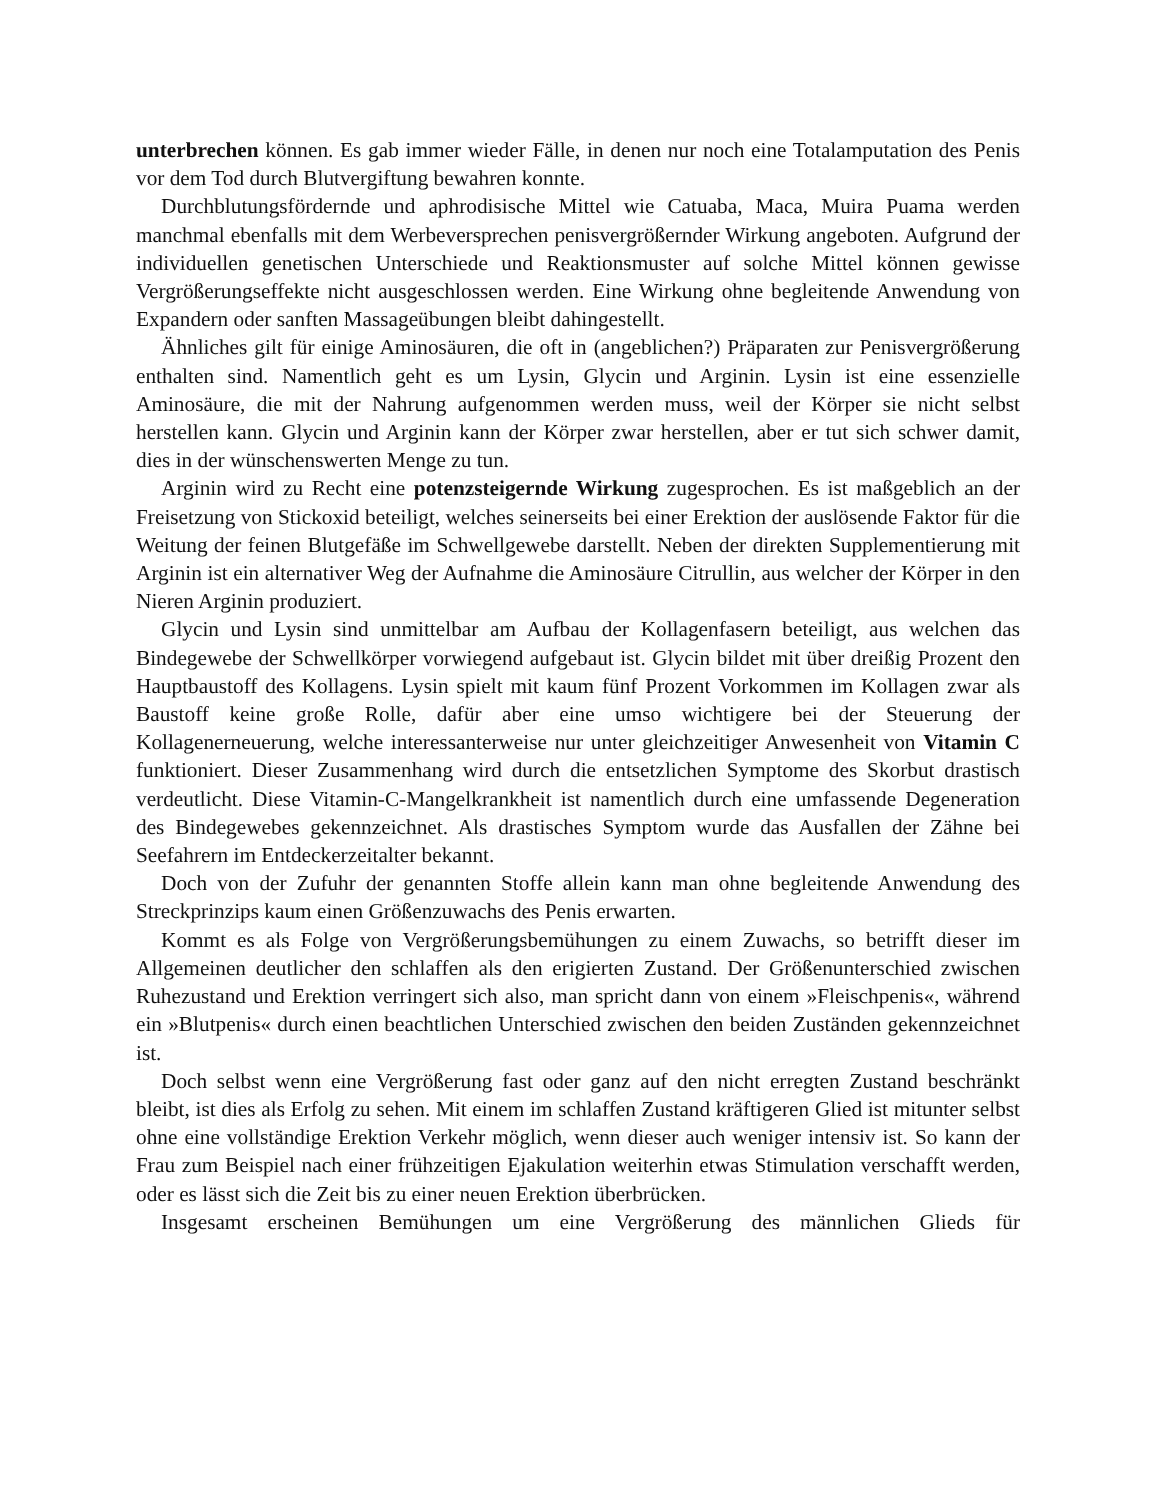unterbrechen können. Es gab immer wieder Fälle, in denen nur noch eine Totalamputation des Penis vor dem Tod durch Blutvergiftung bewahren konnte.
Durchblutungsfördernde und aphrodisische Mittel wie Catuaba, Maca, Muira Puama werden manchmal ebenfalls mit dem Werbeversprechen penisvergrößernder Wirkung angeboten. Aufgrund der individuellen genetischen Unterschiede und Reaktionsmuster auf solche Mittel können gewisse Vergrößerungseffekte nicht ausgeschlossen werden. Eine Wirkung ohne begleitende Anwendung von Expandern oder sanften Massageübungen bleibt dahingestellt.
Ähnliches gilt für einige Aminosäuren, die oft in (angeblichen?) Präparaten zur Penisvergrößerung enthalten sind. Namentlich geht es um Lysin, Glycin und Arginin. Lysin ist eine essenzielle Aminosäure, die mit der Nahrung aufgenommen werden muss, weil der Körper sie nicht selbst herstellen kann. Glycin und Arginin kann der Körper zwar herstellen, aber er tut sich schwer damit, dies in der wünschenswerten Menge zu tun.
Arginin wird zu Recht eine potenzsteigernde Wirkung zugesprochen. Es ist maßgeblich an der Freisetzung von Stickoxid beteiligt, welches seinerseits bei einer Erektion der auslösende Faktor für die Weitung der feinen Blutgefäße im Schwellgewebe darstellt. Neben der direkten Supplementierung mit Arginin ist ein alternativer Weg der Aufnahme die Aminosäure Citrullin, aus welcher der Körper in den Nieren Arginin produziert.
Glycin und Lysin sind unmittelbar am Aufbau der Kollagenfasern beteiligt, aus welchen das Bindegewebe der Schwellkörper vorwiegend aufgebaut ist. Glycin bildet mit über dreißig Prozent den Hauptbaustoff des Kollagens. Lysin spielt mit kaum fünf Prozent Vorkommen im Kollagen zwar als Baustoff keine große Rolle, dafür aber eine umso wichtigere bei der Steuerung der Kollagenerneuerung, welche interessanterweise nur unter gleichzeitiger Anwesenheit von Vitamin C funktioniert. Dieser Zusammenhang wird durch die entsetzlichen Symptome des Skorbut drastisch verdeutlicht. Diese Vitamin-C-Mangelkrankheit ist namentlich durch eine umfassende Degeneration des Bindegewebes gekennzeichnet. Als drastisches Symptom wurde das Ausfallen der Zähne bei Seefahrern im Entdeckerzeitalter bekannt.
Doch von der Zufuhr der genannten Stoffe allein kann man ohne begleitende Anwendung des Streckprinzips kaum einen Größenzuwachs des Penis erwarten.
Kommt es als Folge von Vergrößerungsbemühungen zu einem Zuwachs, so betrifft dieser im Allgemeinen deutlicher den schlaffen als den erigierten Zustand. Der Größenunterschied zwischen Ruhezustand und Erektion verringert sich also, man spricht dann von einem »Fleischpenis«, während ein »Blutpenis« durch einen beachtlichen Unterschied zwischen den beiden Zuständen gekennzeichnet ist.
Doch selbst wenn eine Vergrößerung fast oder ganz auf den nicht erregten Zustand beschränkt bleibt, ist dies als Erfolg zu sehen. Mit einem im schlaffen Zustand kräftigeren Glied ist mitunter selbst ohne eine vollständige Erektion Verkehr möglich, wenn dieser auch weniger intensiv ist. So kann der Frau zum Beispiel nach einer frühzeitigen Ejakulation weiterhin etwas Stimulation verschafft werden, oder es lässt sich die Zeit bis zu einer neuen Erektion überbrücken.
Insgesamt erscheinen Bemühungen um eine Vergrößerung des männlichen Glieds für